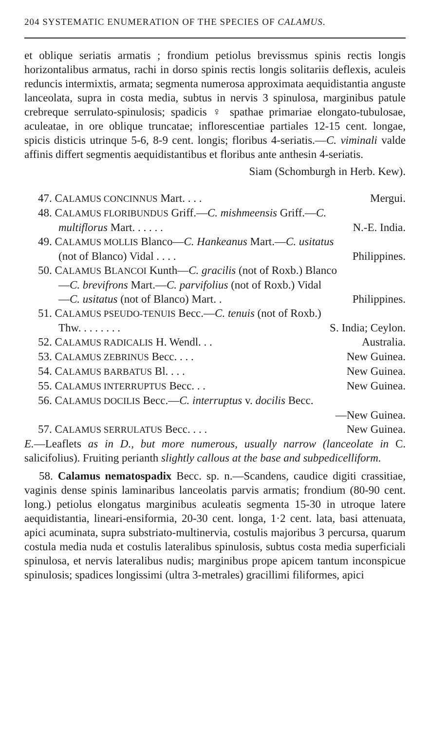204 SYSTEMATIC ENUMERATION OF THE SPECIES OF CALAMUS.
et oblique seriatis armatis ; frondium petiolus brevissmus spinis rectis longis horizontalibus armatus, rachi in dorso spinis rectis longis solitariis deflexis, aculeis reduncis intermixtis, armata; segmenta numerosa approximata aequidistantia anguste lanceolata, supra in costa media, subtus in nervis 3 spinulosa, marginibus patule crebreque serrulato-spinulosis; spadicis ♀ spathae primariae elongato-tubulosae, aculeatae, in ore oblique truncatae; inflorescentiae partiales 12-15 cent. longae, spicis disticis utrinque 5-6, 8-9 cent. longis; floribus 4-seriatis.—C. viminali valde affinis differt segmentis aequidistantibus et floribus ante anthesin 4-seriatis.
Siam (Schomburgh in Herb. Kew).
47. CALAMUS CONCINNUS Mart. . . . Mergui.
48. CALAMUS FLORIBUNDUS Griff.—C. mishmeensis Griff.—C.
multiflorus Mart. . . . . . N.-E. India.
49. CALAMUS MOLLIS Blanco—C. Hankeanus Mart.—C. usitatus
(not of Blanco) Vidal . . . . Philippines.
50. CALAMUS BLANCOI Kunth—C. gracilis (not of Roxb.) Blanco
—C. brevifrons Mart.—C. parvifolius (not of Roxb.) Vidal
—C. usitatus (not of Blanco) Mart. . Philippines.
51. CALAMUS PSEUDO-TENUIS Becc.—C. tenuis (not of Roxb.)
Thw. . . . . . . . S. India; Ceylon.
52. CALAMUS RADICALIS H. Wendl. . . Australia.
53. CALAMUS ZEBRINUS Becc. . . . New Guinea.
54. CALAMUS BARBATUS Bl. . . . New Guinea.
55. CALAMUS INTERRUPTUS Becc. . . New Guinea.
56. CALAMUS DOCILIS Becc.—C. interruptus v. docilis Becc.
—New Guinea.
57. CALAMUS SERRULATUS Becc. . . . New Guinea.
E.—Leaflets as in D., but more numerous, usually narrow (lanceolate in C. salicifolius). Fruiting perianth slightly callous at the base and subpedicelliform.
58. Calamus nematospadix Becc. sp. n.—Scandens, caudice digiti crassitiae, vaginis dense spinis laminaribus lanceolatis parvis armatis; frondium (80-90 cent. long.) petiolus elongatus marginibus aculeatis segmenta 15-30 in utroque latere aequidistantia, lineari-ensiformia, 20-30 cent. longa, 1·2 cent. lata, basi attenuata, apici acuminata, supra substriato-multinervia, costulis majoribus 3 percursa, quarum costula media nuda et costulis lateralibus spinulosis, subtus costa media superficiali spinulosa, et nervis lateralibus nudis; marginibus prope apicem tantum inconspicue spinulosis; spadices longissimi (ultra 3-metrales) gracillimi filiformes, apici